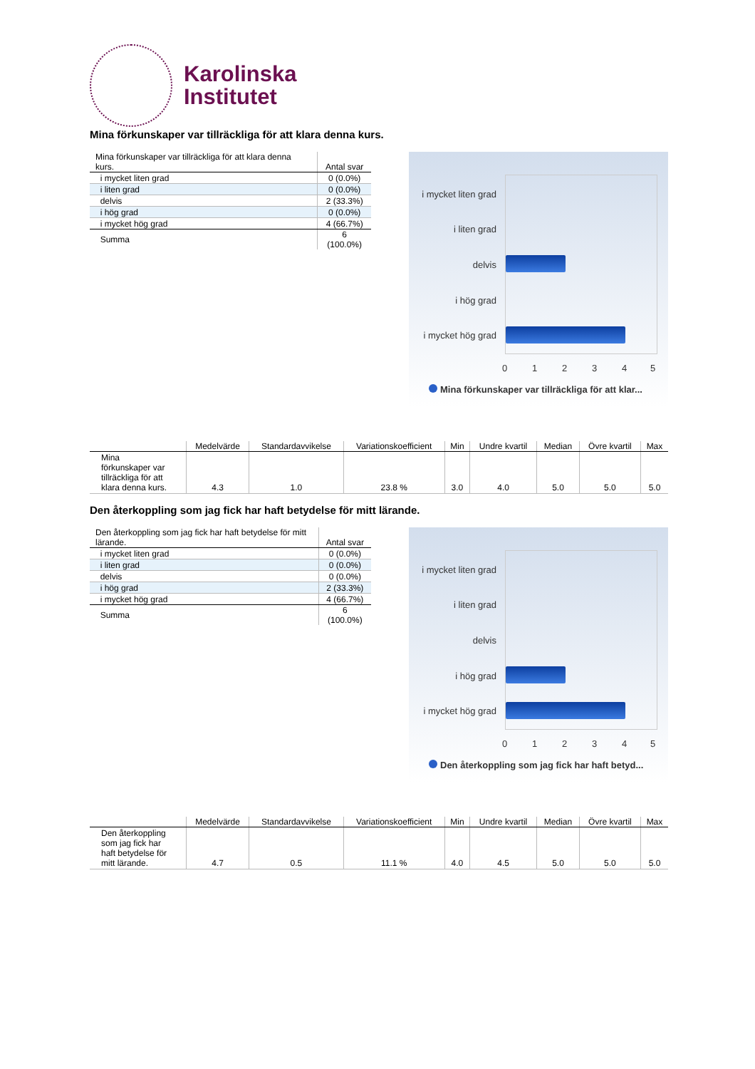Karolinska
Institutet
Mina förkunskaper var tillräckliga för att klara denna kurs.
| Mina förkunskaper var tillräckliga för att klara denna kurs. | Antal svar |
| --- | --- |
| i mycket liten grad | 0 (0.0%) |
| i liten grad | 0 (0.0%) |
| delvis | 2 (33.3%) |
| i hög grad | 0 (0.0%) |
| i mycket hög grad | 4 (66.7%) |
| Summa | 6 (100.0%) |
i mycket liten grad
i liten grad
delvis
i hög grad
i mycket hög grad
0 1 2 3 4 5
Mina förkunskaper var tillräckliga för att klar...
| | Medelvärde | Standardavvikelse | Variationskoefficient | Min | Undre kvartil | Median | Övre kvartil | Max |
| --- | --- | --- | --- | --- | --- | --- | --- | --- |
| Mina förkunskaper var tillräckliga för att klara denna kurs. | 4.3 | 1.0 | 23.8 % | 3.0 | 4.0 | 5.0 | 5.0 | 5.0 |
Den återkoppling som jag fick har haft betydelse för mitt lärande.
| Den återkoppling som jag fick har haft betydelse för mitt lärande. | Antal svar |
| --- | --- |
| i mycket liten grad | 0 (0.0%) |
| i liten grad | 0 (0.0%) |
| delvis | 0 (0.0%) |
| i hög grad | 2 (33.3%) |
| i mycket hög grad | 4 (66.7%) |
| Summa | 6 (100.0%) |
i mycket liten grad
i liten grad
delvis
i hög grad
i mycket hög grad
0 1 2 3 4 5
Den återkoppling som jag fick har haft betyd...
| | Medelvärde | Standardavvikelse | Variationskoefficient | Min | Undre kvartil | Median | Övre kvartil | Max |
| --- | --- | --- | --- | --- | --- | --- | --- | --- |
| Den återkoppling som jag fick har haft betydelse för mitt lärande. | 4.7 | 0.5 | 11.1 % | 4.0 | 4.5 | 5.0 | 5.0 | 5.0 |